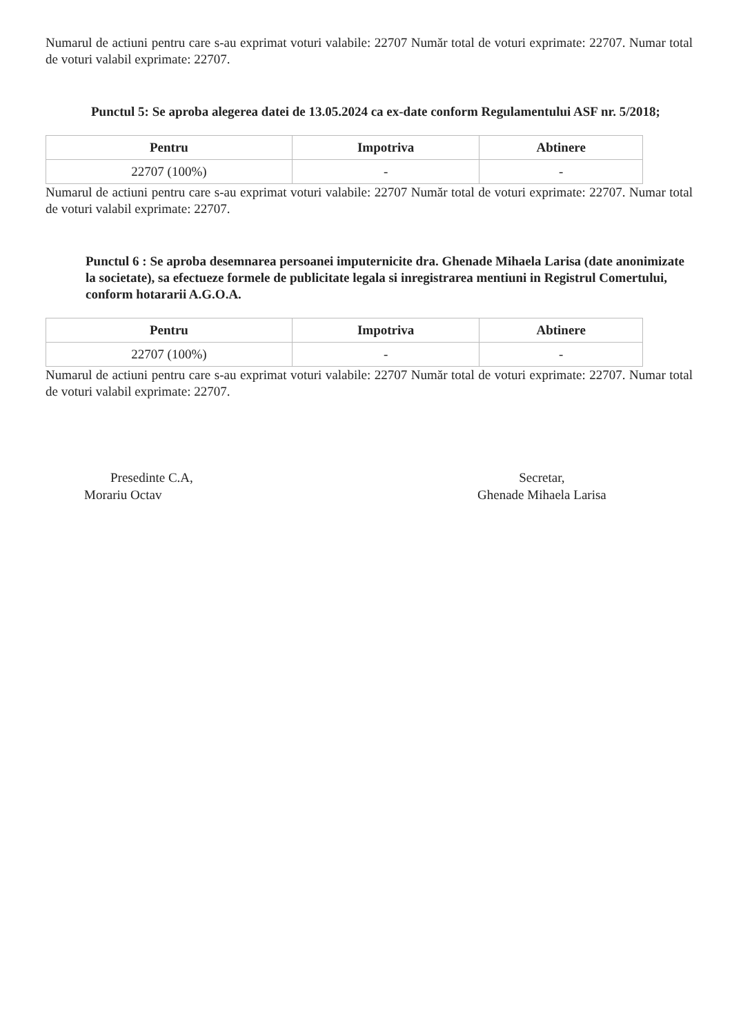Numarul de actiuni pentru care s-au exprimat voturi valabile: 22707 Număr total de voturi exprimate: 22707. Numar total de voturi valabil exprimate: 22707.
Punctul 5: Se aproba alegerea datei de 13.05.2024 ca ex-date conform Regulamentului ASF nr. 5/2018;
| Pentru | Impotriva | Abtinere |
| --- | --- | --- |
| 22707 (100%) | - | - |
Numarul de actiuni pentru care s-au exprimat voturi valabile: 22707 Număr total de voturi exprimate: 22707. Numar total de voturi valabil exprimate: 22707.
Punctul 6 : Se aproba desemnarea persoanei imputernicite dra. Ghenade Mihaela Larisa (date anonimizate la societate), sa efectueze formele de publicitate legala si inregistrarea mentiuni in Registrul Comertului, conform hotararii A.G.O.A.
| Pentru | Impotriva | Abtinere |
| --- | --- | --- |
| 22707 (100%) | - | - |
Numarul de actiuni pentru care s-au exprimat voturi valabile: 22707 Număr total de voturi exprimate: 22707. Numar total de voturi valabil exprimate: 22707.
Presedinte C.A,
Morariu Octav
Secretar,
Ghenade Mihaela Larisa